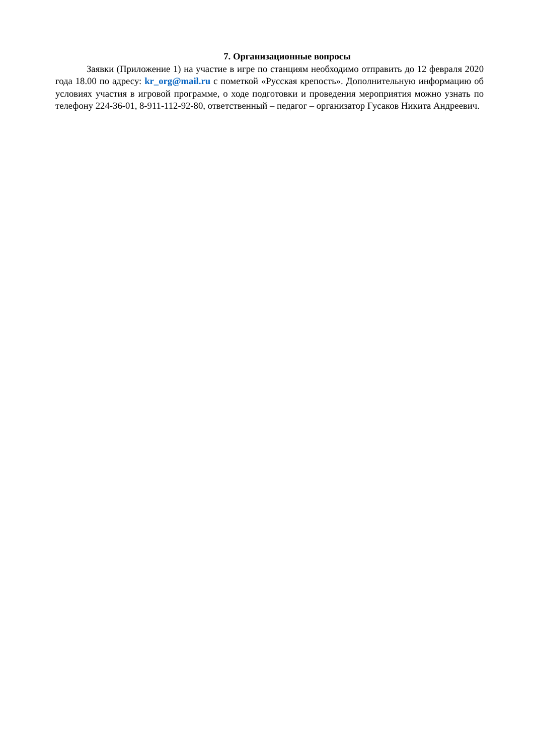7. Организационные вопросы
Заявки (Приложение 1) на участие в игре по станциям необходимо отправить до 12 февраля 2020 года 18.00 по адресу: kr_org@mail.ru с пометкой «Русская крепость». Дополнительную информацию об условиях участия в игровой программе, о ходе подготовки и проведения мероприятия можно узнать по телефону 224-36-01, 8-911-112-92-80, ответственный – педагог – организатор Гусаков Никита Андреевич.